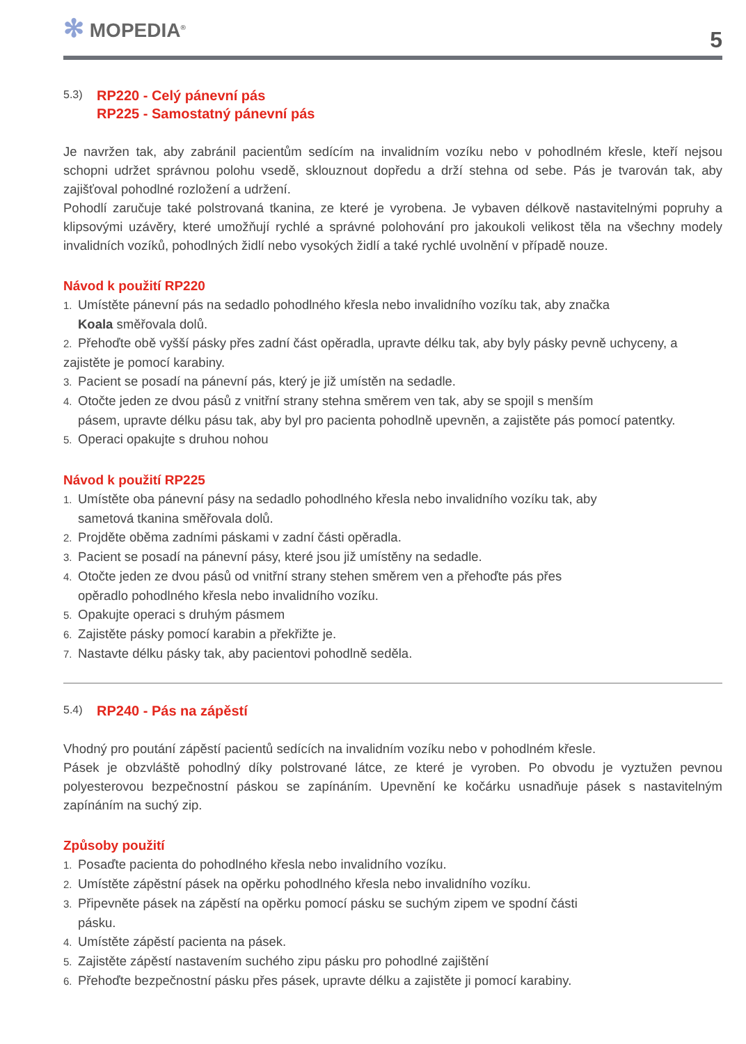✻ MOPEDIA<sup>®</sup>
5
5.3)
RP220 - Celý pánevní pás
RP225 - Samostatný pánevní pás
Je navržen tak, aby zabránil pacientům sedícím na invalidním vozíku nebo v pohodlném křesle, kteří nejsou schopni udržet správnou polohu vsedě, sklouznout dopředu a drží stehna od sebe. Pás je tvarován tak, aby zajišťoval pohodlné rozložení a udržení.
Pohodlí zaručuje také polstrovaná tkanina, ze které je vyrobena. Je vybaven délkově nastavitelnými popruhy a klipsovými uzávěry, které umožňují rychlé a správné polohování pro jakoukoli velikost těla na všechny modely invalidních vozíků, pohodlných židlí nebo vysokých židlí a také rychlé uvolnění v případě nouze.
Návod k použití RP220
1. Umístěte pánevní pás na sedadlo pohodlného křesla nebo invalidního vozíku tak, aby značka
Koala směřovala dolů.
2. Přehoďte obě vyšší pásky přes zadní část opěradla, upravte délku tak, aby byly pásky pevně uchyceny, a zajistěte je pomocí karabiny.
3. Pacient se posadí na pánevní pás, který je již umístěn na sedadle.
4. Otočte jeden ze dvou pásů z vnitřní strany stehna směrem ven tak, aby se spojil s menším
pásem, upravte délku pásu tak, aby byl pro pacienta pohodlně upevněn, a zajistěte pás pomocí patentky.
5. Operaci opakujte s druhou nohou
Návod k použití RP225
1. Umístěte oba pánevní pásy na sedadlo pohodlného křesla nebo invalidního vozíku tak, aby
sametová tkanina směřovala dolů.
2. Projděte oběma zadními páskami v zadní části opěradla.
3. Pacient se posadí na pánevní pásy, které jsou již umístěny na sedadle.
4. Otočte jeden ze dvou pásů od vnitřní strany stehen směrem ven a přehoďte pás přes
opěradlo pohodlného křesla nebo invalidního vozíku.
5. Opakujte operaci s druhým pásmem
6. Zajistěte pásky pomocí karabin a překřižte je.
7. Nastavte délku pásky tak, aby pacientovi pohodlně seděla.
5.4)
RP240 - Pás na zápěstí
Vhodný pro poutání zápěstí pacientů sedících na invalidním vozíku nebo v pohodlném křesle.
Pásek je obzvláště pohodlný díky polstrované látce, ze které je vyroben. Po obvodu je vyztužen pevnou polyesterovou bezpečnostní páskou se zapínáním. Upevnění ke kočárku usnadňuje pásek s nastavitelným zapínáním na suchý zip.
Způsoby použití
1. Posaďte pacienta do pohodlného křesla nebo invalidního vozíku.
2. Umístěte zápěstní pásek na opěrku pohodlného křesla nebo invalidního vozíku.
3. Připevněte pásek na zápěstí na opěrku pomocí pásku se suchým zipem ve spodní části
pásku.
4. Umístěte zápěstí pacienta na pásek.
5. Zajistěte zápěstí nastavením suchého zipu pásku pro pohodlné zajištění
6. Přehoďte bezpečnostní pásku přes pásek, upravte délku a zajistěte ji pomocí karabiny.